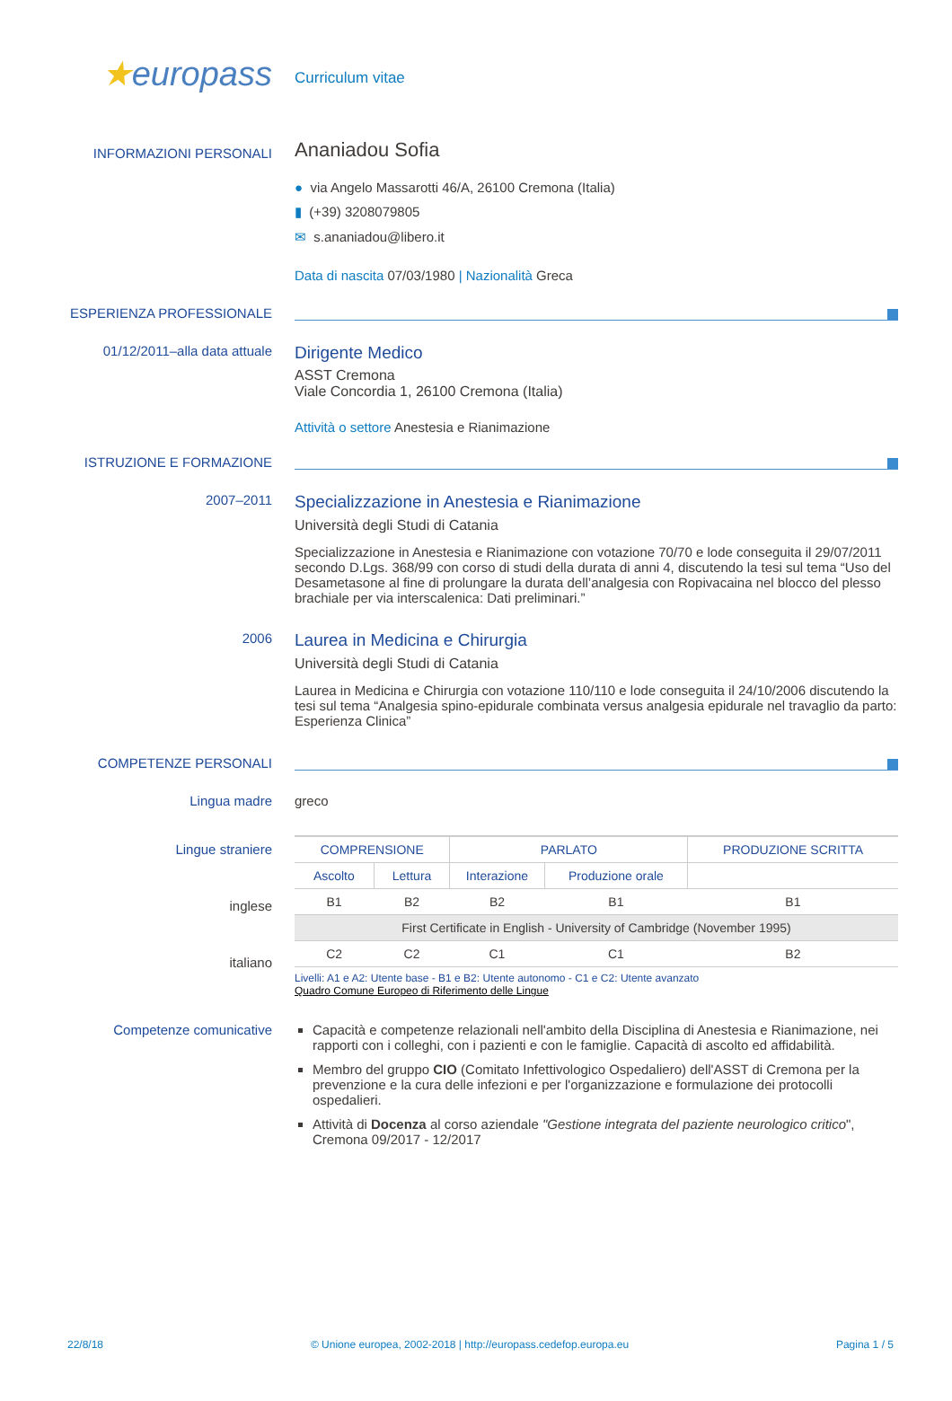★europass
Curriculum vitae
INFORMAZIONI PERSONALI
Ananiadou Sofia
● via Angelo Massarotti 46/A, 26100 Cremona (Italia)
▮ (+39) 3208079805
✉ s.ananiadou@libero.it
Data di nascita 07/03/1980 | Nazionalità Greca
ESPERIENZA PROFESSIONALE
01/12/2011–alla data attuale
Dirigente Medico
ASST Cremona
Viale Concordia 1, 26100 Cremona (Italia)
Attività o settore Anestesia e Rianimazione
ISTRUZIONE E FORMAZIONE
2007–2011
Specializzazione in Anestesia e Rianimazione
Università degli Studi di Catania
Specializzazione in Anestesia e Rianimazione con votazione 70/70 e lode conseguita il 29/07/2011 secondo D.Lgs. 368/99 con corso di studi della durata di anni 4, discutendo la tesi sul tema “Uso del Desametasone al fine di prolungare la durata dell’analgesia con Ropivacaina nel blocco del plesso brachiale per via interscalenica: Dati preliminari.”
2006
Laurea in Medicina e Chirurgia
Università degli Studi di Catania
Laurea in Medicina e Chirurgia con votazione 110/110 e lode conseguita il 24/10/2006 discutendo la tesi sul tema “Analgesia spino-epidurale combinata versus analgesia epidurale nel travaglio da parto: Esperienza Clinica”
COMPETENZE PERSONALI
Lingua madre greco
Lingue straniere
inglese
italiano
| COMPRENSIONE | | PARLATO | | PRODUZIONE SCRITTA |
| --- | --- | --- | --- | --- |
| Ascolto | Lettura | Interazione | Produzione orale | |
| B1 | B2 | B2 | B1 | B1 |
| First Certificate in English - University of Cambridge (November 1995) | | | | |
| C2 | C2 | C1 | C1 | B2 |
Livelli: A1 e A2: Utente base - B1 e B2: Utente autonomo - C1 e C2: Utente avanzato
Quadro Comune Europeo di Riferimento delle Lingue
Competenze comunicative Capacità e competenze relazionali nell'ambito della Disciplina di Anestesia e Rianimazione, nei rapporti con i colleghi, con i pazienti e con le famiglie. Capacità di ascolto ed affidabilità.
Membro del gruppo CIO (Comitato Infettivologico Ospedaliero) dell'ASST di Cremona per la prevenzione e la cura delle infezioni e per l'organizzazione e formulazione dei protocolli ospedalieri.
Attività di Docenza al corso aziendale "Gestione integrata del paziente neurologico critico", Cremona 09/2017 - 12/2017
22/8/18 © Unione europea, 2002-2018 | http://europass.cedefop.europa.eu Pagina 1 / 5